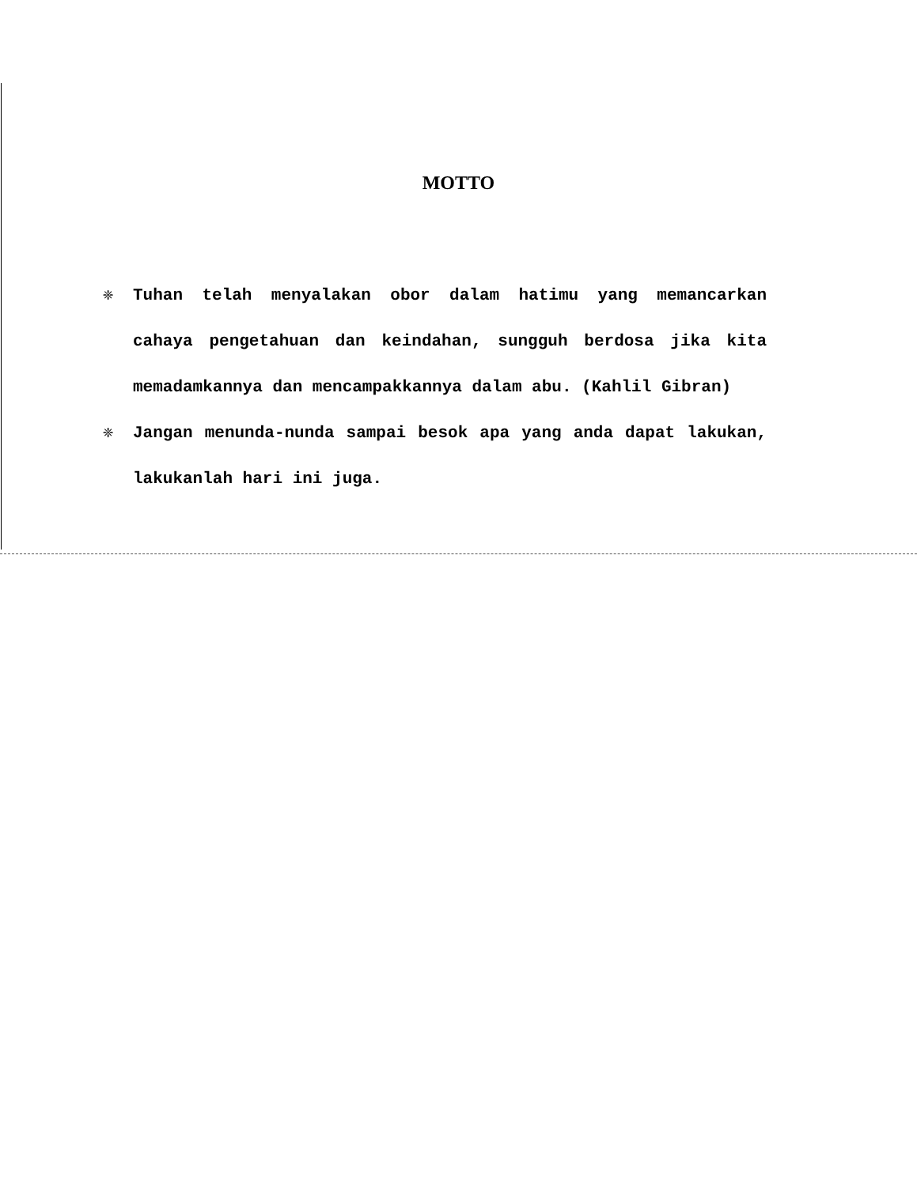MOTTO
❈ Tuhan telah menyalakan obor dalam hatimu yang memancarkan cahaya pengetahuan dan keindahan, sungguh berdosa jika kita memadamkannya dan mencampakkannya dalam abu. (Kahlil Gibran)
❈ Jangan menunda-nunda sampai besok apa yang anda dapat lakukan, lakukanlah hari ini juga.